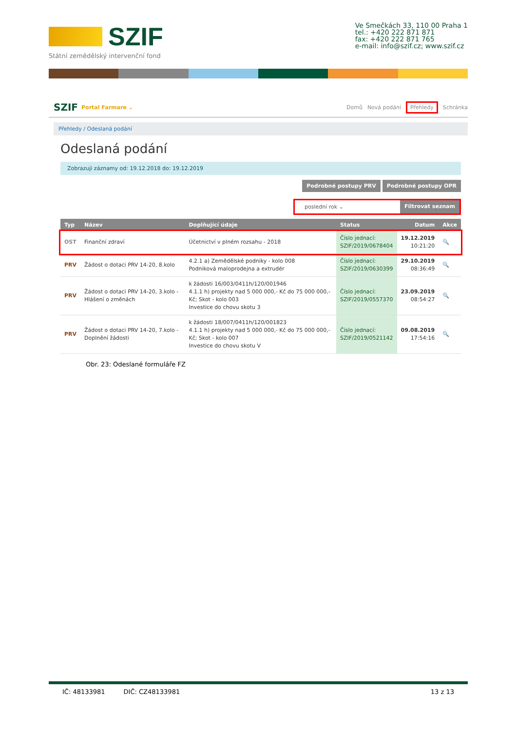SZIF
Státní zemědělský intervenční fond
Ve Smečkách 33, 110 00 Praha 1
tel.: +420 222 871 871
fax: +420 222 871 765
e-mail: info@szif.cz; www.szif.cz
SZIF Portal Farmare ⌄
Domů Nová podání Přehledy Schránka
Přehledy / Odeslaná podání
Odeslaná podání
Zobrazuji záznamy od: 19.12.2018 do: 19.12.2019
Podrobné postupy PRV Podrobné postupy OPR
poslední rok ⌄ Filtrovat seznam
| Typ | Název | Doplňující údaje | Status | Datum | Akce |
| --- | --- | --- | --- | --- | --- |
| OST | Finanční zdraví | Účetnictví v plném rozsahu - 2018 | Číslo jednací: SZIF/2019/0678404 | 19.12.2019 10:21:20 | 🔍 |
| PRV | Žádost o dotaci PRV 14-20, 8.kolo | 4.2.1 a) Zemědělské podniky - kolo 008 Podniková maloprodejna a extrudér | Číslo jednací: SZIF/2019/0630399 | 29.10.2019 08:36:49 | 🔍 |
| PRV | Žádost o dotaci PRV 14-20, 3.kolo - Hlášení o změnách | k žádosti 16/003/0411h/120/001946 4.1.1 h) projekty nad 5 000 000,- Kč do 75 000 000,- Kč; Skot - kolo 003 Investice do chovu skotu 3 | Číslo jednací: SZIF/2019/0557370 | 23.09.2019 08:54:27 | 🔍 |
| PRV | Žádost o dotaci PRV 14-20, 7.kolo - Doplnění žádosti | k žádosti 18/007/0411h/120/001823 4.1.1 h) projekty nad 5 000 000,- Kč do 75 000 000,- Kč; Skot - kolo 007 Investice do chovu skotu V | Číslo jednací: SZIF/2019/0521142 | 09.08.2019 17:54:16 | 🔍 |
Obr. 23: Odeslané formuláře FZ
IČ: 48133981 DIČ: CZ48133981 13 z 13